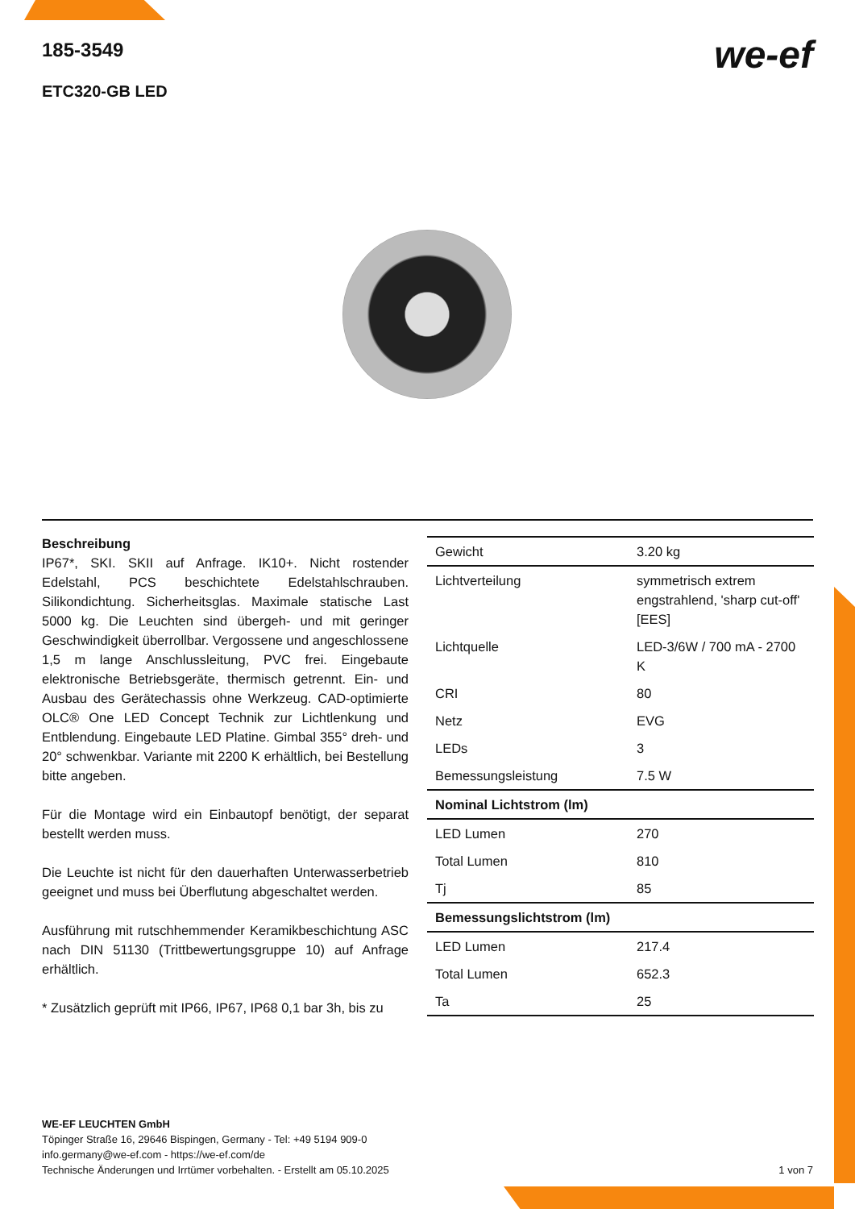185-3549
ETC320-GB LED
we-ef
Beschreibung
IP67*, SKI. SKII auf Anfrage. IK10+. Nicht rostender Edelstahl, PCS beschichtete Edelstahlschrauben. Silikondichtung. Sicherheitsglas. Maximale statische Last 5000 kg. Die Leuchten sind übergeh- und mit geringer Geschwindigkeit überrollbar. Vergossene und angeschlossene 1,5 m lange Anschlussleitung, PVC frei. Eingebaute elektronische Betriebsgeräte, thermisch getrennt. Ein- und Ausbau des Gerätechassis ohne Werkzeug. CAD-optimierte OLC® One LED Concept Technik zur Lichtlenkung und Entblendung. Eingebaute LED Platine. Gimbal 355° dreh- und 20° schwenkbar. Variante mit 2200 K erhältlich, bei Bestellung bitte angeben.
Für die Montage wird ein Einbautopf benötigt, der separat bestellt werden muss.
Die Leuchte ist nicht für den dauerhaften Unterwasserbetrieb geeignet und muss bei Überflutung abgeschaltet werden.
Ausführung mit rutschhemmender Keramikbeschichtung ASC nach DIN 51130 (Trittbewertungsgruppe 10) auf Anfrage erhältlich.
* Zusätzlich geprüft mit IP66, IP67, IP68 0,1 bar 3h, bis zu
| Gewicht | 3.20 kg |
| Lichtverteilung | symmetrisch extrem engstrahlend, 'sharp cut-off' [EES] |
| Lichtquelle | LED-3/6W / 700 mA - 2700 K |
| CRI | 80 |
| Netz | EVG |
| LEDs | 3 |
| Bemessungsleistung | 7.5 W |
| Nominal Lichtstrom (lm) | |
| LED Lumen | 270 |
| Total Lumen | 810 |
| Tj | 85 |
| Bemessungslichtstrom (lm) | |
| LED Lumen | 217.4 |
| Total Lumen | 652.3 |
| Ta | 25 |
WE-EF LEUCHTEN GmbH
Töpinger Straße 16, 29646 Bispingen, Germany - Tel: +49 5194 909-0
info.germany@we-ef.com - https://we-ef.com/de
Technische Änderungen und Irrtümer vorbehalten. - Erstellt am 05.10.2025
1 von 7